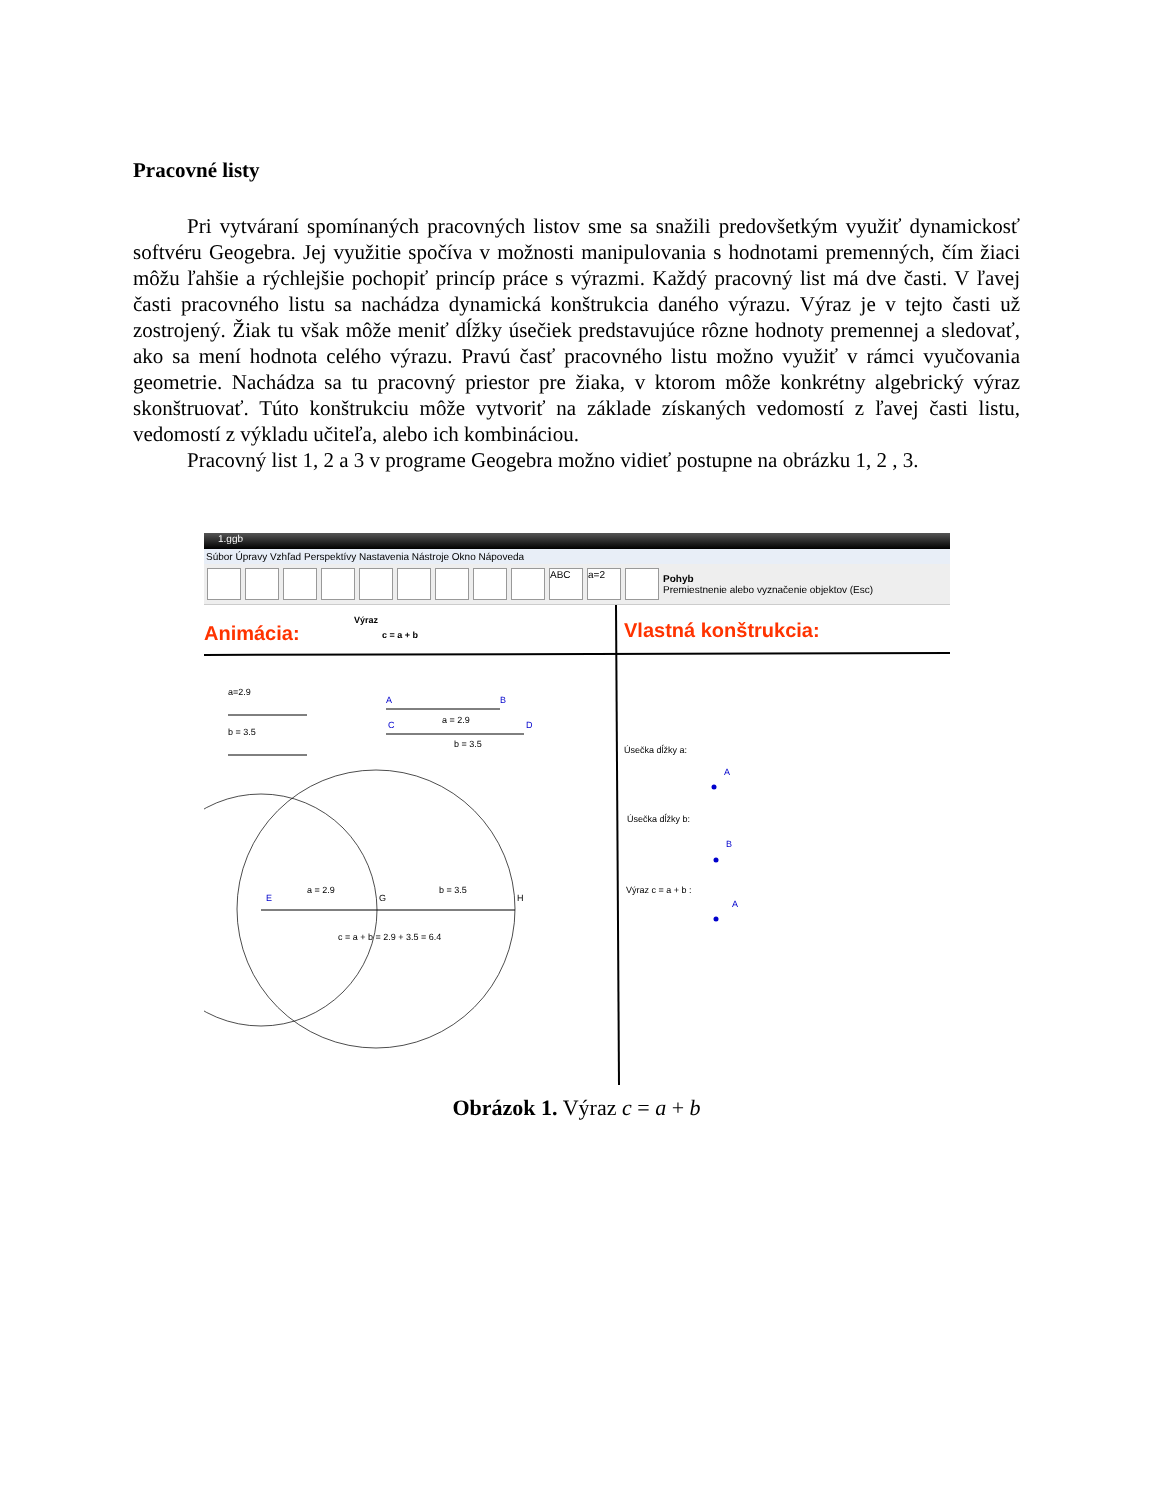Pracovné listy
Pri vytváraní spomínaných pracovných listov sme sa snažili predovšetkým využiť dynamickosť softvéru Geogebra. Jej využitie spočíva v možnosti manipulovania s hodnotami premenných, čím žiaci môžu ľahšie a rýchlejšie pochopiť princíp práce s výrazmi. Každý pracovný list má dve časti. V ľavej časti pracovného listu sa nachádza dynamická konštrukcia daného výrazu. Výraz je v tejto časti už zostrojený. Žiak tu však môže meniť dĺžky úsečiek predstavujúce rôzne hodnoty premennej a sledovať, ako sa mení hodnota celého výrazu. Pravú časť pracovného listu možno využiť v rámci vyučovania geometrie. Nachádza sa tu pracovný priestor pre žiaka, v ktorom môže konkrétny algebrický výraz skonštruovať. Túto konštrukciu môže vytvoriť na základe získaných vedomostí z ľavej časti listu, vedomostí z výkladu učiteľa, alebo ich kombináciou.
Pracovný list 1, 2 a 3 v programe Geogebra možno vidieť postupne na obrázku 1, 2 , 3.
1.ggb
Súbor Úpravy Vzhľad Perspektívy Nastavenia Nástroje Okno Nápoveda
ABC a=2
Pohyb
Premiestnenie alebo vyznačenie objektov (Esc)
Animácia:
Výraz
c = a + b
Vlastná konštrukcia:
a=2.9
b = 3.5
A
B
a = 2.9
C
D
b = 3.5
E
G
H
a = 2.9
b = 3.5
c = a + b = 2.9 + 3.5 = 6.4
Úsečka dĺžky a:
A
Úsečka dĺžky b:
B
Výraz c = a + b :
A
Obrázok 1. Výraz c = a + b